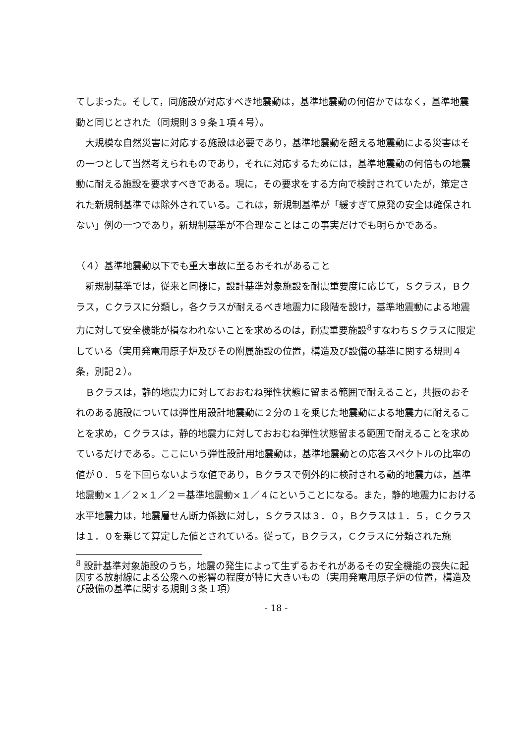てしまった。そして，同施設が対応すべき地震動は，基準地震動の何倍かではなく，基準地震動と同じとされた（同規則３９条１項４号）。
大規模な自然災害に対応する施設は必要であり，基準地震動を超える地震動による災害はその一つとして当然考えられものであり，それに対応するためには，基準地震動の何倍もの地震動に耐える施設を要求すべきである。現に，その要求をする方向で検討されていたが，策定された新規制基準では除外されている。これは，新規制基準が「緩すぎて原発の安全は確保されない」例の一つであり，新規制基準が不合理なことはこの事実だけでも明らかである。
（４）基準地震動以下でも重大事故に至るおそれがあること
新規制基準では，従来と同様に，設計基準対象施設を耐震重要度に応じて，Ｓクラス，Ｂクラス，Ｃクラスに分類し，各クラスが耐えるべき地震力に段階を設け，基準地震動による地震力に対して安全機能が損なわれないことを求めるのは，耐震重要施設<sup>8</sup>すなわちＳクラスに限定している（実用発電用原子炉及びその附属施設の位置，構造及び設備の基準に関する規則４条，別記２）。
Ｂクラスは，静的地震力に対しておおむね弾性状態に留まる範囲で耐えること，共振のおそれのある施設については弾性用設計地震動に２分の１を乗じた地震動による地震力に耐えることを求め，Ｃクラスは，静的地震力に対しておおむね弾性状態留まる範囲で耐えることを求めているだけである。ここにいう弾性設計用地震動は，基準地震動との応答スペクトルの比率の値が０．５を下回らないような値であり，Ｂクラスで例外的に検討される動的地震力は，基準地震動×１／２×１／２＝基準地震動×１／４にということになる。また，静的地震力における水平地震力は，地震層せん断力係数に対し，Ｓクラスは３．０，Ｂクラスは１．５，Ｃクラスは１．０を乗じて算定した値とされている。従って，Ｂクラス，Ｃクラスに分類された施
<sup>8</sup> 設計基準対象施設のうち，地震の発生によって生ずるおそれがあるその安全機能の喪失に起因する放射線による公衆への影響の程度が特に大きいもの（実用発電用原子炉の位置，構造及び設備の基準に関する規則３条１項）
- 18 -